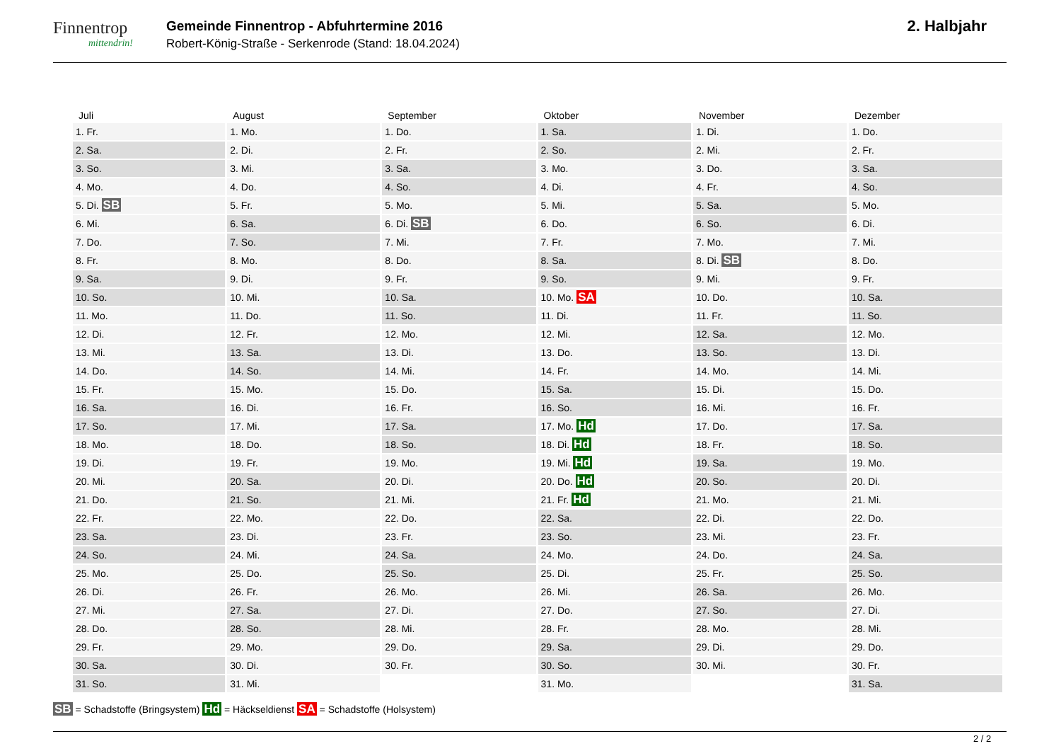Finnentrop
mittendrin!
Gemeinde Finnentrop - Abfuhrtermine 2016
Robert-König-Straße - Serkenrode (Stand: 18.04.2024)
2. Halbjahr
| Juli | August | September | Oktober | November | Dezember |
| --- | --- | --- | --- | --- | --- |
| 1. Fr. | 1. Mo. | 1. Do. | 1. Sa. | 1. Di. | 1. Do. |
| 2. Sa. | 2. Di. | 2. Fr. | 2. So. | 2. Mi. | 2. Fr. |
| 3. So. | 3. Mi. | 3. Sa. | 3. Mo. | 3. Do. | 3. Sa. |
| 4. Mo. | 4. Do. | 4. So. | 4. Di. | 4. Fr. | 4. So. |
| 5. Di. SB | 5. Fr. | 5. Mo. | 5. Mi. | 5. Sa. | 5. Mo. |
| 6. Mi. | 6. Sa. | 6. Di. SB | 6. Do. | 6. So. | 6. Di. |
| 7. Do. | 7. So. | 7. Mi. | 7. Fr. | 7. Mo. | 7. Mi. |
| 8. Fr. | 8. Mo. | 8. Do. | 8. Sa. | 8. Di. SB | 8. Do. |
| 9. Sa. | 9. Di. | 9. Fr. | 9. So. | 9. Mi. | 9. Fr. |
| 10. So. | 10. Mi. | 10. Sa. | 10. Mo. SA | 10. Do. | 10. Sa. |
| 11. Mo. | 11. Do. | 11. So. | 11. Di. | 11. Fr. | 11. So. |
| 12. Di. | 12. Fr. | 12. Mo. | 12. Mi. | 12. Sa. | 12. Mo. |
| 13. Mi. | 13. Sa. | 13. Di. | 13. Do. | 13. So. | 13. Di. |
| 14. Do. | 14. So. | 14. Mi. | 14. Fr. | 14. Mo. | 14. Mi. |
| 15. Fr. | 15. Mo. | 15. Do. | 15. Sa. | 15. Di. | 15. Do. |
| 16. Sa. | 16. Di. | 16. Fr. | 16. So. | 16. Mi. | 16. Fr. |
| 17. So. | 17. Mi. | 17. Sa. | 17. Mo. Hd | 17. Do. | 17. Sa. |
| 18. Mo. | 18. Do. | 18. So. | 18. Di. Hd | 18. Fr. | 18. So. |
| 19. Di. | 19. Fr. | 19. Mo. | 19. Mi. Hd | 19. Sa. | 19. Mo. |
| 20. Mi. | 20. Sa. | 20. Di. | 20. Do. Hd | 20. So. | 20. Di. |
| 21. Do. | 21. So. | 21. Mi. | 21. Fr. Hd | 21. Mo. | 21. Mi. |
| 22. Fr. | 22. Mo. | 22. Do. | 22. Sa. | 22. Di. | 22. Do. |
| 23. Sa. | 23. Di. | 23. Fr. | 23. So. | 23. Mi. | 23. Fr. |
| 24. So. | 24. Mi. | 24. Sa. | 24. Mo. | 24. Do. | 24. Sa. |
| 25. Mo. | 25. Do. | 25. So. | 25. Di. | 25. Fr. | 25. So. |
| 26. Di. | 26. Fr. | 26. Mo. | 26. Mi. | 26. Sa. | 26. Mo. |
| 27. Mi. | 27. Sa. | 27. Di. | 27. Do. | 27. So. | 27. Di. |
| 28. Do. | 28. So. | 28. Mi. | 28. Fr. | 28. Mo. | 28. Mi. |
| 29. Fr. | 29. Mo. | 29. Do. | 29. Sa. | 29. Di. | 29. Do. |
| 30. Sa. | 30. Di. | 30. Fr. | 30. So. | 30. Mi. | 30. Fr. |
| 31. So. | 31. Mi. | | 31. Mo. | | 31. Sa. |
SB = Schadstoffe (Bringsystem) Hd = Häckseldienst SA = Schadstoffe (Holsystem)
2 / 2